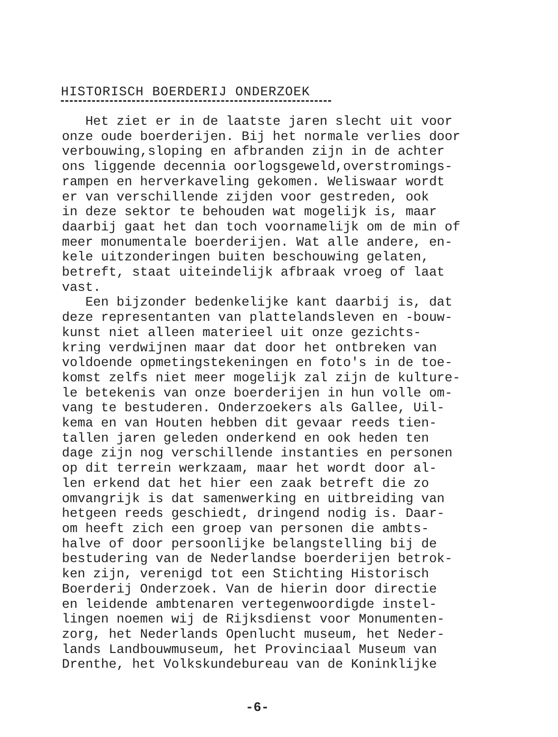HISTORISCH BOERDERIJ ONDERZOEK
Het ziet er in de laatste jaren slecht uit voor onze oude boerderijen. Bij het normale verlies door verbouwing,sloping en afbranden zijn in de achter ons liggende decennia oorlogsgeweld,overstromings- rampen en herverkaveling gekomen. Weliswaar wordt er van verschillende zijden voor gestreden, ook in deze sektor te behouden wat mogelijk is, maar daarbij gaat het dan toch voornamelijk om de min of meer monumentale boerderijen. Wat alle andere, en- kele uitzonderingen buiten beschouwing gelaten, betreft, staat uiteindelijk afbraak vroeg of laat vast. Een bijzonder bedenkelijke kant daarbij is, dat deze representanten van plattelandsleven en -bouw- kunst niet alleen materieel uit onze gezichts- kring verdwijnen maar dat door het ontbreken van voldoende opmetingstekeningen en foto's in de toe- komst zelfs niet meer mogelijk zal zijn de kulture- le betekenis van onze boerderijen in hun volle om- vang te bestuderen. Onderzoekers als Gallee, Uil- kema en van Houten hebben dit gevaar reeds tien- tallen jaren geleden onderkend en ook heden ten dage zijn nog verschillende instanties en personen op dit terrein werkzaam, maar het wordt door al- len erkend dat het hier een zaak betreft die zo omvangrijk is dat samenwerking en uitbreiding van hetgeen reeds geschiedt, dringend nodig is. Daar- om heeft zich een groep van personen die ambts- halve of door persoonlijke belangstelling bij de bestudering van de Nederlandse boerderijen betrok- ken zijn, verenigd tot een Stichting Historisch Boerderij Onderzoek. Van de hierin door directie en leidende ambtenaren vertegenwoordigde instel- lingen noemen wij de Rijksdienst voor Monumenten- zorg, het Nederlands Openlucht museum, het Neder- lands Landbouwmuseum, het Provinciaal Museum van Drenthe, het Volkskundebureau van de Koninklijke
-6-